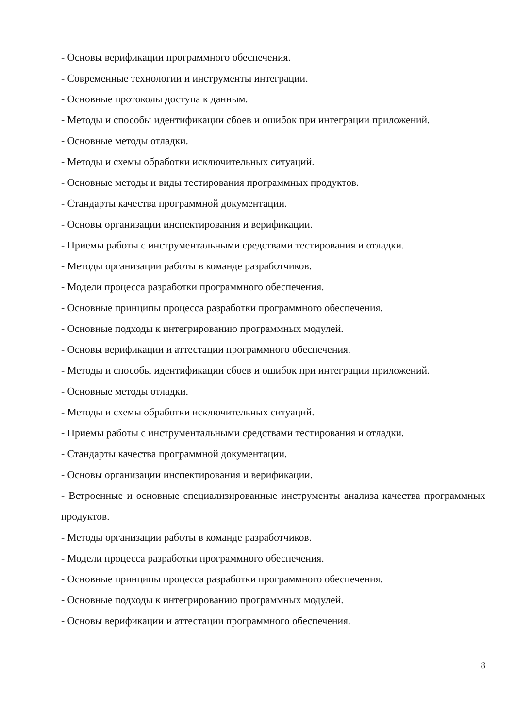- Основы верификации программного обеспечения.
- Современные технологии и инструменты интеграции.
- Основные протоколы доступа к данным.
- Методы и способы идентификации сбоев и ошибок при интеграции приложений.
- Основные методы отладки.
- Методы и схемы обработки исключительных ситуаций.
- Основные методы и виды тестирования программных продуктов.
- Стандарты качества программной документации.
- Основы организации инспектирования и верификации.
- Приемы работы с инструментальными средствами тестирования и отладки.
- Методы организации работы в команде разработчиков.
- Модели процесса разработки программного обеспечения.
- Основные принципы процесса разработки программного обеспечения.
- Основные подходы к интегрированию программных модулей.
- Основы верификации и аттестации программного обеспечения.
- Методы и способы идентификации сбоев и ошибок при интеграции приложений.
- Основные методы отладки.
- Методы и схемы обработки исключительных ситуаций.
- Приемы работы с инструментальными средствами тестирования и отладки.
- Стандарты качества программной документации.
- Основы организации инспектирования и верификации.
- Встроенные и основные специализированные инструменты анализа качества программных продуктов.
- Методы организации работы в команде разработчиков.
- Модели процесса разработки программного обеспечения.
- Основные принципы процесса разработки программного обеспечения.
- Основные подходы к интегрированию программных модулей.
- Основы верификации и аттестации программного обеспечения.
8